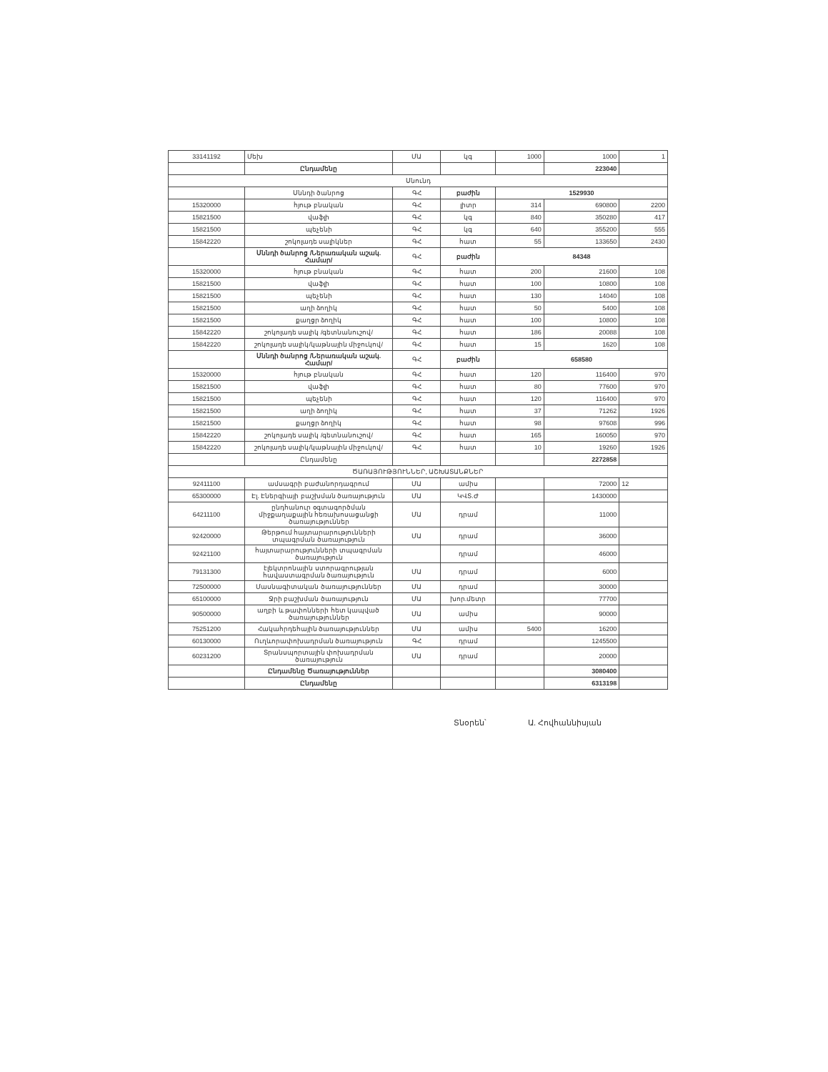| 33141192 | Մեխ | ՄԱ | կգ | 1000 | 1000 | 1 |
| | Ընդամենը | | | | 223040 | |
| Սնունդ | | | | | | |
| | Սննդի ծանրոց | ԳՀ | բաժին | 1529930 | | |
| 15320000 | հյութ բնական | ԳՀ | լիտր | 314 | 690800 | 2200 |
| 15821500 | վաֆլի | ԳՀ | կգ | 840 | 350280 | 417 |
| 15821500 | պեչենի | ԳՀ | կգ | 640 | 355200 | 555 |
| 15842220 | շոկոլադե սալիկներ | ԳՀ | հատ | 55 | 133650 | 2430 |
| | Սննդի ծանրոց /Ներառական աշակ. Համար/ | ԳՀ | բաժին | 84348 | | |
| 15320000 | հյութ բնական | ԳՀ | հատ | 200 | 21600 | 108 |
| 15821500 | վաֆլի | ԳՀ | հատ | 100 | 10800 | 108 |
| 15821500 | պեչենի | ԳՀ | հատ | 130 | 14040 | 108 |
| 15821500 | աղի ձողիկ | ԳՀ | հատ | 50 | 5400 | 108 |
| 15821500 | քաղցր ձողիկ | ԳՀ | հատ | 100 | 10800 | 108 |
| 15842220 | շոկոլադե սալիկ /գետնանուշով/ | ԳՀ | հատ | 186 | 20088 | 108 |
| 15842220 | շոկոլադե սալիկ/կաթնային միջուկով/ | ԳՀ | հատ | 15 | 1620 | 108 |
| | Սննդի ծանրոց /Ներառական աշակ. Համար/ | ԳՀ | բաժին | 658580 | | |
| 15320000 | հյութ բնական | ԳՀ | հատ | 120 | 116400 | 970 |
| 15821500 | վաֆլի | ԳՀ | հատ | 80 | 77600 | 970 |
| 15821500 | պեչենի | ԳՀ | հատ | 120 | 116400 | 970 |
| 15821500 | աղի ձողիկ | ԳՀ | հատ | 37 | 71262 | 1926 |
| 15821500 | քաղցր ձողիկ | ԳՀ | հատ | 98 | 97608 | 996 |
| 15842220 | շոկոլադե սալիկ /գետնանուշով/ | ԳՀ | հատ | 165 | 160050 | 970 |
| 15842220 | շոկոլադե սալիկ/կաթնային միջուկով/ | ԳՀ | հատ | 10 | 19260 | 1926 |
| | Ընդամենը | | | | 2272858 | |
| ԾԱՌԱՅՈՒԹՅՈՒՆՆԵՐ, ԱՇԽԱՏԱՆՔՆԵՐ | | | | | | |
| 92411100 | ամսագրի բաժանորդագրում | ՄԱ | ամիս | | 72000 | 12 |
| 65300000 | Էլ. Էներգիայի բաշխման ծառայություն | ՄԱ | ԿՎՏ.Ժ | | 1430000 | |
| 64211100 | ընդհանուր օգտագործման միջքաղաքային հեռախոսացանցի ծառայություններ | ՄԱ | դրամ | | 11000 | |
| 92420000 | Թերթում հայտարարությունների տպագրման ծառայություն | ՄԱ | դրամ | | 36000 | |
| 92421100 | հայտարարությունների տպագրման ծառայություն | | դրամ | | 46000 | |
| 79131300 | էլեկտրոնային ստորագրության հավաստագրման ծառայություն | ՄԱ | դրամ | | 6000 | |
| 72500000 | Մասնագիտական ծառայություններ | ՄԱ | դրամ | | 30000 | |
| 65100000 | Ջրի բաշխման ծառայություն | ՄԱ | խոր.մետր | | 77700 | |
| 90500000 | աղբի և թափոնների հետ կապված ծառայություններ | ՄԱ | ամիս | | 90000 | |
| 75251200 | Հակահրդեհային ծառայություններ | ՄԱ | ամիս | 5400 | 16200 | |
| 60130000 | Ուղևորափոխադրման ծառայություն | ԳՀ | դրամ | | 1245500 | |
| 60231200 | Տրանսպորտային փոխադրման ծառայություն | ՄԱ | դրամ | | 20000 | |
| | Ընդամենը Ծառայություններ | | | | 3080400 | |
| | Ընդամենը | | | | 6313198 | |
Տնօրեն՝ Ա. Հովհաննիսյան